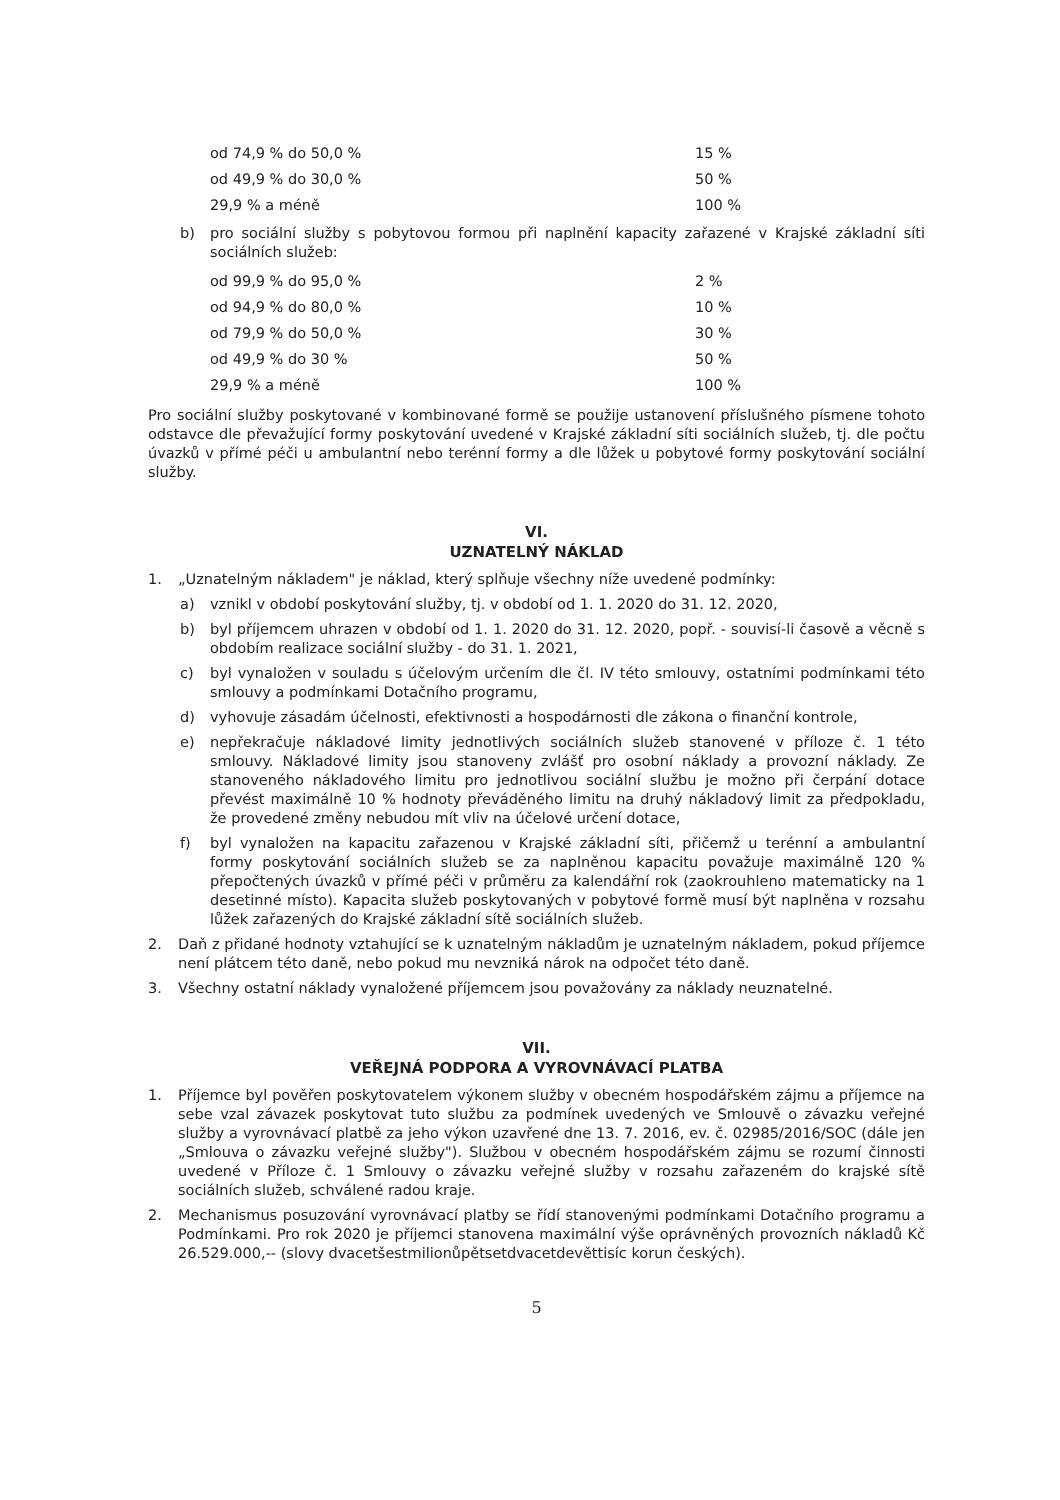| od 74,9 % do 50,0 % | 15 % |
| od 49,9 % do 30,0 % | 50 % |
| 29,9 % a méně | 100 % |
b) pro sociální služby s pobytovou formou při naplnění kapacity zařazené v Krajské základní síti sociálních služeb:
| od 99,9 % do 95,0 % | 2 % |
| od 94,9 % do 80,0 % | 10 % |
| od 79,9 % do 50,0 % | 30 % |
| od 49,9 % do 30 % | 50 % |
| 29,9 % a méně | 100 % |
Pro sociální služby poskytované v kombinované formě se použije ustanovení příslušného písmene tohoto odstavce dle převažující formy poskytování uvedené v Krajské základní síti sociálních služeb, tj. dle počtu úvazků v přímé péči u ambulantní nebo terénní formy a dle lůžek u pobytové formy poskytování sociální služby.
VI.
UZNATELNÝ NÁKLAD
1. „Uznatelným nákladem" je náklad, který splňuje všechny níže uvedené podmínky:
a) vznikl v období poskytování služby, tj. v období od 1. 1. 2020 do 31. 12. 2020,
b) byl příjemcem uhrazen v období od 1. 1. 2020 do 31. 12. 2020, popř. - souvisí-li časově a věcně s obdobím realizace sociální služby - do 31. 1. 2021,
c) byl vynaložen v souladu s účelovým určením dle čl. IV této smlouvy, ostatními podmínkami této smlouvy a podmínkami Dotačního programu,
d) vyhovuje zásadám účelnosti, efektivnosti a hospodárnosti dle zákona o finanční kontrole,
e) nepřekračuje nákladové limity jednotlivých sociálních služeb stanovené v příloze č. 1 této smlouvy. Nákladové limity jsou stanoveny zvlášť pro osobní náklady a provozní náklady. Ze stanoveného nákladového limitu pro jednotlivou sociální službu je možno při čerpání dotace převést maximálně 10 % hodnoty převáděného limitu na druhý nákladový limit za předpokladu, že provedené změny nebudou mít vliv na účelové určení dotace,
f) byl vynaložen na kapacitu zařazenou v Krajské základní síti, přičemž u terénní a ambulantní formy poskytování sociálních služeb se za naplněnou kapacitu považuje maximálně 120 % přepočtených úvazků v přímé péči v průměru za kalendářní rok (zaokrouhleno matematicky na 1 desetinné místo). Kapacita služeb poskytovaných v pobytové formě musí být naplněna v rozsahu lůžek zařazených do Krajské základní sítě sociálních služeb.
2. Daň z přidané hodnoty vztahující se k uznatelným nákladům je uznatelným nákladem, pokud příjemce není plátcem této daně, nebo pokud mu nevzniká nárok na odpočet této daně.
3. Všechny ostatní náklady vynaložené příjemcem jsou považovány za náklady neuznatelné.
VII.
VEŘEJNÁ PODPORA A VYROVNÁVACÍ PLATBA
1. Příjemce byl pověřen poskytovatelem výkonem služby v obecném hospodářském zájmu a příjemce na sebe vzal závazek poskytovat tuto službu za podmínek uvedených ve Smlouvě o závazku veřejné služby a vyrovnávací platbě za jeho výkon uzavřené dne 13. 7. 2016, ev. č. 02985/2016/SOC (dále jen „Smlouva o závazku veřejné služby"). Službou v obecném hospodářském zájmu se rozumí činnosti uvedené v Příloze č. 1 Smlouvy o závazku veřejné služby v rozsahu zařazeném do krajské sítě sociálních služeb, schválené radou kraje.
2. Mechanismus posuzování vyrovnávací platby se řídí stanovenými podmínkami Dotačního programu a Podmínkami. Pro rok 2020 je příjemci stanovena maximální výše oprávněných provozních nákladů Kč 26.529.000,-- (slovy dvacetšestmilionůpětsetdvacetdevěttisíc korun českých).
5